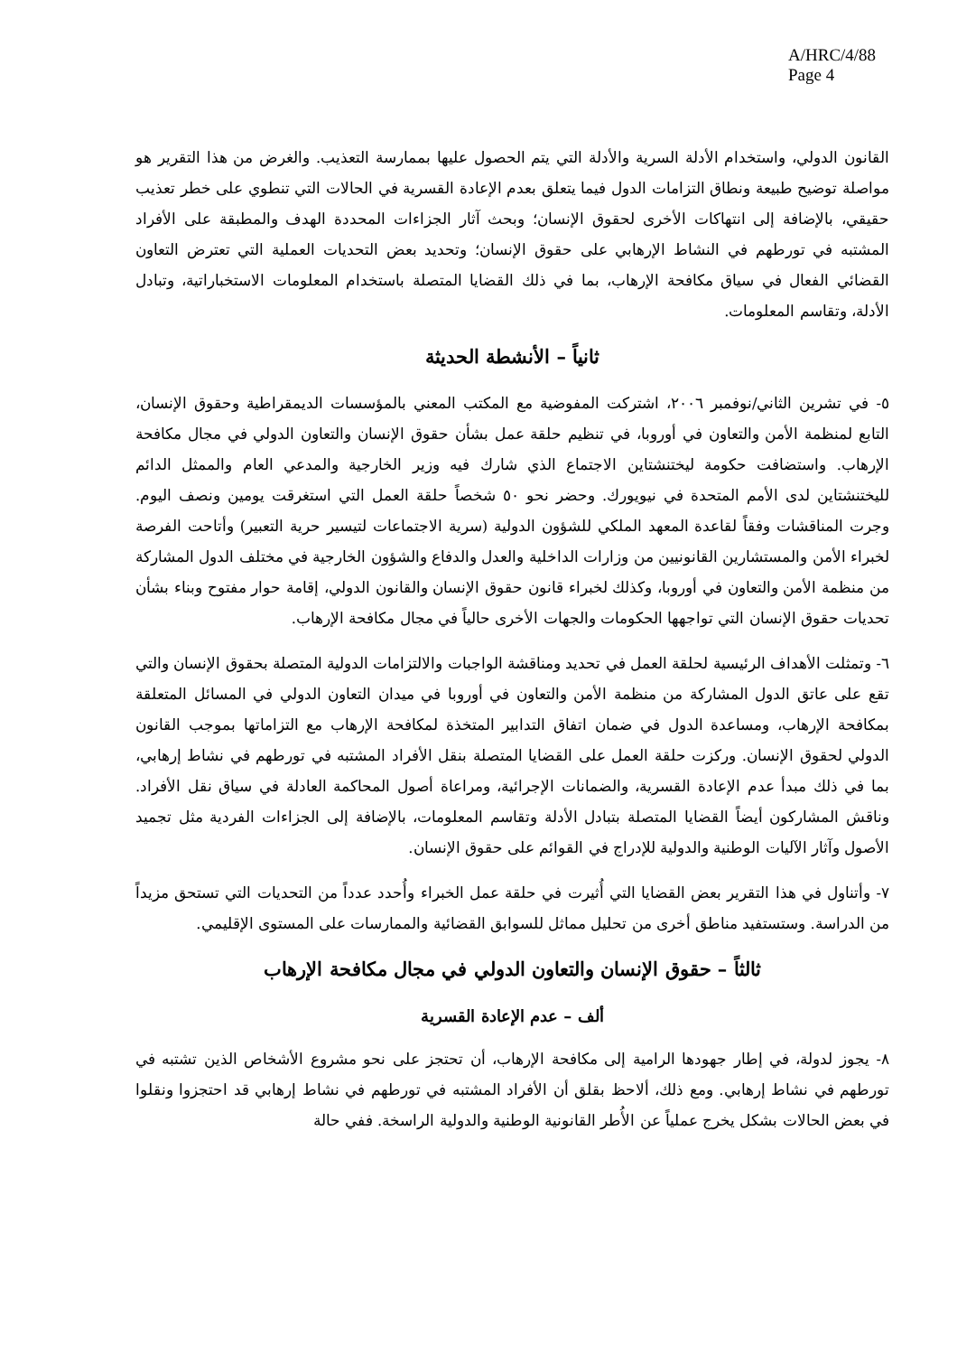A/HRC/4/88
Page 4
القانون الدولي، واستخدام الأدلة السرية والأدلة التي يتم الحصول عليها بممارسة التعذيب. والغرض من هذا التقرير هو مواصلة توضيح طبيعة ونطاق التزامات الدول فيما يتعلق بعدم الإعادة القسرية في الحالات التي تنطوي على خطر تعذيب حقيقي، بالإضافة إلى انتهاكات الأخرى لحقوق الإنسان؛ وبحث آثار الجزاءات المحددة الهدف والمطبقة على الأفراد المشتبه في تورطهم في النشاط الإرهابي على حقوق الإنسان؛ وتحديد بعض التحديات العملية التي تعترض التعاون القضائي الفعال في سياق مكافحة الإرهاب، بما في ذلك القضايا المتصلة باستخدام المعلومات الاستخباراتية، وتبادل الأدلة، وتقاسم المعلومات.
ثانياً – الأنشطة الحديثة
٥- في تشرين الثاني/نوفمبر ٢٠٠٦، اشتركت المفوضية مع المكتب المعني بالمؤسسات الديمقراطية وحقوق الإنسان، التابع لمنظمة الأمن والتعاون في أوروبا، في تنظيم حلقة عمل بشأن حقوق الإنسان والتعاون الدولي في مجال مكافحة الإرهاب. واستضافت حكومة ليختنشتاين الاجتماع الذي شارك فيه وزير الخارجية والمدعي العام والممثل الدائم لليختنشتاين لدى الأمم المتحدة في نيويورك. وحضر نحو ٥٠ شخصاً حلقة العمل التي استغرقت يومين ونصف اليوم. وجرت المناقشات وفقاً لقاعدة المعهد الملكي للشؤون الدولية (سرية الاجتماعات لتيسير حرية التعبير) وأتاحت الفرصة لخبراء الأمن والمستشارين القانونيين من وزارات الداخلية والعدل والدفاع والشؤون الخارجية في مختلف الدول المشاركة من منظمة الأمن والتعاون في أوروبا، وكذلك لخبراء قانون حقوق الإنسان والقانون الدولي، إقامة حوار مفتوح وبناء بشأن تحديات حقوق الإنسان التي تواجهها الحكومات والجهات الأخرى حالياً في مجال مكافحة الإرهاب.
٦- وتمثلت الأهداف الرئيسية لحلقة العمل في تحديد ومناقشة الواجبات والالتزامات الدولية المتصلة بحقوق الإنسان والتي تقع على عاتق الدول المشاركة من منظمة الأمن والتعاون في أوروبا في ميدان التعاون الدولي في المسائل المتعلقة بمكافحة الإرهاب، ومساعدة الدول في ضمان اتفاق التدابير المتخذة لمكافحة الإرهاب مع التزاماتها بموجب القانون الدولي لحقوق الإنسان. وركزت حلقة العمل على القضايا المتصلة بنقل الأفراد المشتبه في تورطهم في نشاط إرهابي، بما في ذلك مبدأ عدم الإعادة القسرية، والضمانات الإجرائية، ومراعاة أصول المحاكمة العادلة في سياق نقل الأفراد. وناقش المشاركون أيضاً القضايا المتصلة بتبادل الأدلة وتقاسم المعلومات، بالإضافة إلى الجزاءات الفردية مثل تجميد الأصول وآثار الآليات الوطنية والدولية للإدراج في القوائم على حقوق الإنسان.
٧- وأتناول في هذا التقرير بعض القضايا التي أُثيرت في حلقة عمل الخبراء وأُحدد عدداً من التحديات التي تستحق مزيداً من الدراسة. وستستفيد مناطق أخرى من تحليل مماثل للسوابق القضائية والممارسات على المستوى الإقليمي.
ثالثاً – حقوق الإنسان والتعاون الدولي في مجال مكافحة الإرهاب
ألف – عدم الإعادة القسرية
٨- يجوز لدولة، في إطار جهودها الرامية إلى مكافحة الإرهاب، أن تحتجز على نحو مشروع الأشخاص الذين تشتبه في تورطهم في نشاط إرهابي. ومع ذلك، ألاحظ بقلق أن الأفراد المشتبه في تورطهم في نشاط إرهابي قد احتجزوا ونقلوا في بعض الحالات بشكل يخرج عملياً عن الأُطر القانونية الوطنية والدولية الراسخة. ففي حالة